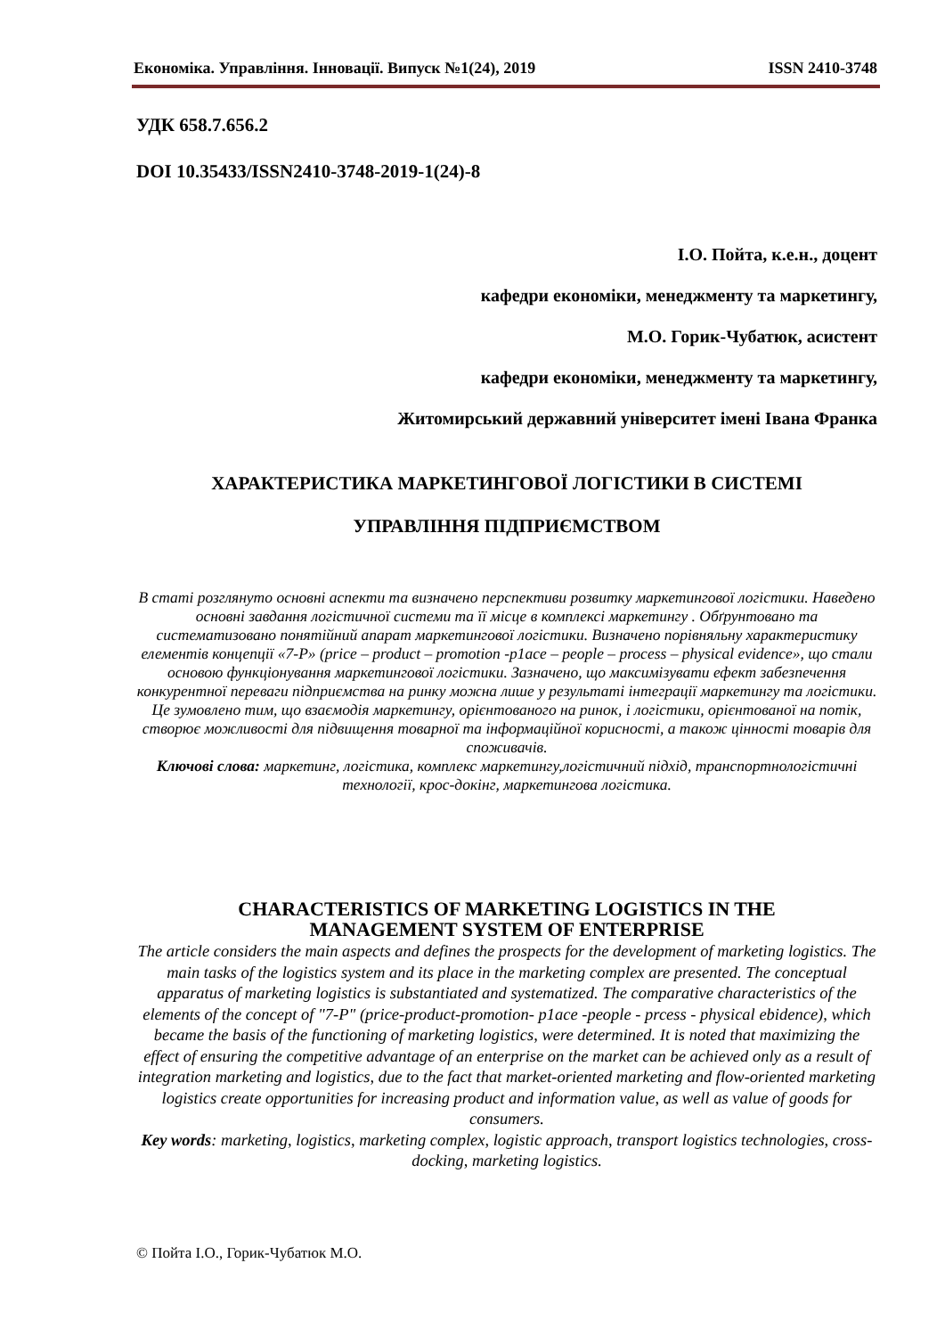Економіка. Управління. Інновації. Випуск №1(24), 2019 ISSN 2410-3748
УДК 658.7.656.2
DOI 10.35433/ISSN2410-3748-2019-1(24)-8
І.О. Пойта, к.е.н., доцент
кафедри економіки, менеджменту та маркетингу,
М.О. Горик-Чубатюк, асистент
кафедри економіки, менеджменту та маркетингу,
Житомирський державний університет імені Івана Франка
ХАРАКТЕРИСТИКА МАРКЕТИНГОВОЇ ЛОГІСТИКИ В СИСТЕМІ
УПРАВЛІННЯ ПІДПРИЄМСТВОМ
В статі розглянуто основні аспекти та визначено перспективи розвитку маркетингової логістики. Наведено основні завдання логістичної системи та її місце в комплексі маркетингу . Обґрунтовано та систематизовано понятійний апарат маркетингової логістики. Визначено порівняльну характеристику елементів концепції «7-Р» (price – product – promotion -p1ace – people – process – physical evidence», що стали основою функціонування маркетингової логістики. Зазначено, що максимізувати ефект забезпечення конкурентної переваги підприємства на ринку можна лише у результаті інтеграції маркетингу та логістики. Це зумовлено тим, що взаємодія маркетингу, орієнтованого на ринок, і логістики, орієнтованої на потік, створює можливості для підвищення товарної та інформаційної корисності, а також цінності товарів для споживачів.
Ключові слова: маркетинг, логістика, комплекс маркетингу,логістичний підхід, транспортнологістичні технології, крос-докінг, маркетингова логістика.
CHARACTERISTICS OF MARKETING LOGISTICS IN THE
MANAGEMENT SYSTEM OF ENTERPRISE
The article considers the main aspects and defines the prospects for the development of marketing logistics. The main tasks of the logistics system and its place in the marketing complex are presented. The conceptual apparatus of marketing logistics is substantiated and systematized. The comparative characteristics of the elements of the concept of "7-P" (price-product-promotion- p1ace -people - prcess - physical ebidence), which became the basis of the functioning of marketing logistics, were determined. It is noted that maximizing the effect of ensuring the competitive advantage of an enterprise on the market can be achieved only as a result of integration marketing and logistics, due to the fact that market-oriented marketing and flow-oriented marketing logistics create opportunities for increasing product and information value, as well as value of goods for consumers.
Key words: marketing, logistics, marketing complex, logistic approach, transport logistics technologies, cross-docking, marketing logistics.
© Пойта І.О., Горик-Чубатюк М.О.